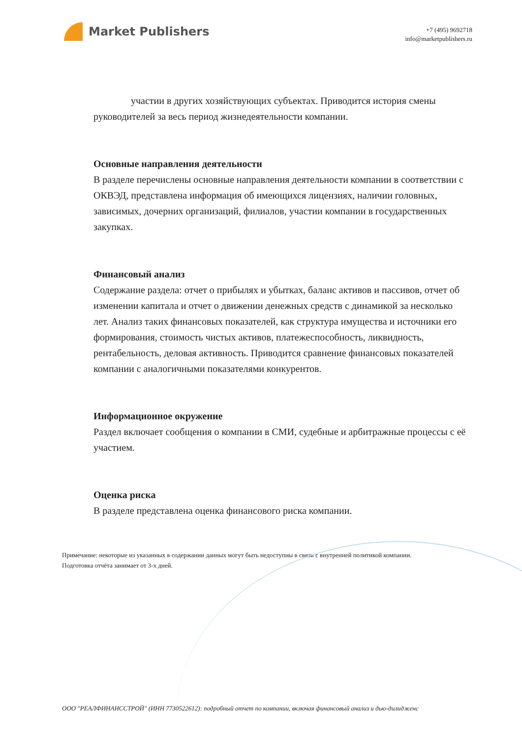Market Publishers
+7 (495) 9692718
info@marketpublishers.ru
участии в других хозяйствующих субъектах. Приводится история смены руководителей за весь период жизнедеятельности компании.
Основные направления деятельности
В разделе перечислены основные направления деятельности компании в соответствии с ОКВЭД, представлена информация об имеющихся лицензиях, наличии головных, зависимых, дочерних организаций, филиалов, участии компании в государственных закупках.
Финансовый анализ
Содержание раздела: отчет о прибылях и убытках, баланс активов и пассивов, отчет об изменении капитала и отчет о движении денежных средств с динамикой за несколько лет. Анализ таких финансовых показателей, как структура имущества и источники его формирования, стоимость чистых активов, платежеспособность, ликвидность, рентабельность, деловая активность. Приводится сравнение финансовых показателей компании с аналогичными показателями конкурентов.
Информационное окружение
Раздел включает сообщения о компании в СМИ, судебные и арбитражные процессы с её участием.
Оценка риска
В разделе представлена оценка финансового риска компании.
Примечание: некоторые из указанных в содержании данных могут быть недоступны в связи с внутренней политикой компании.
Подготовка отчёта занимает от 3-х дней.
ООО "РЕАЛФИНАНССТРОЙ" (ИНН 7730522612): подробный отчет по компании, включая финансовый анализ и дью-дилидженс